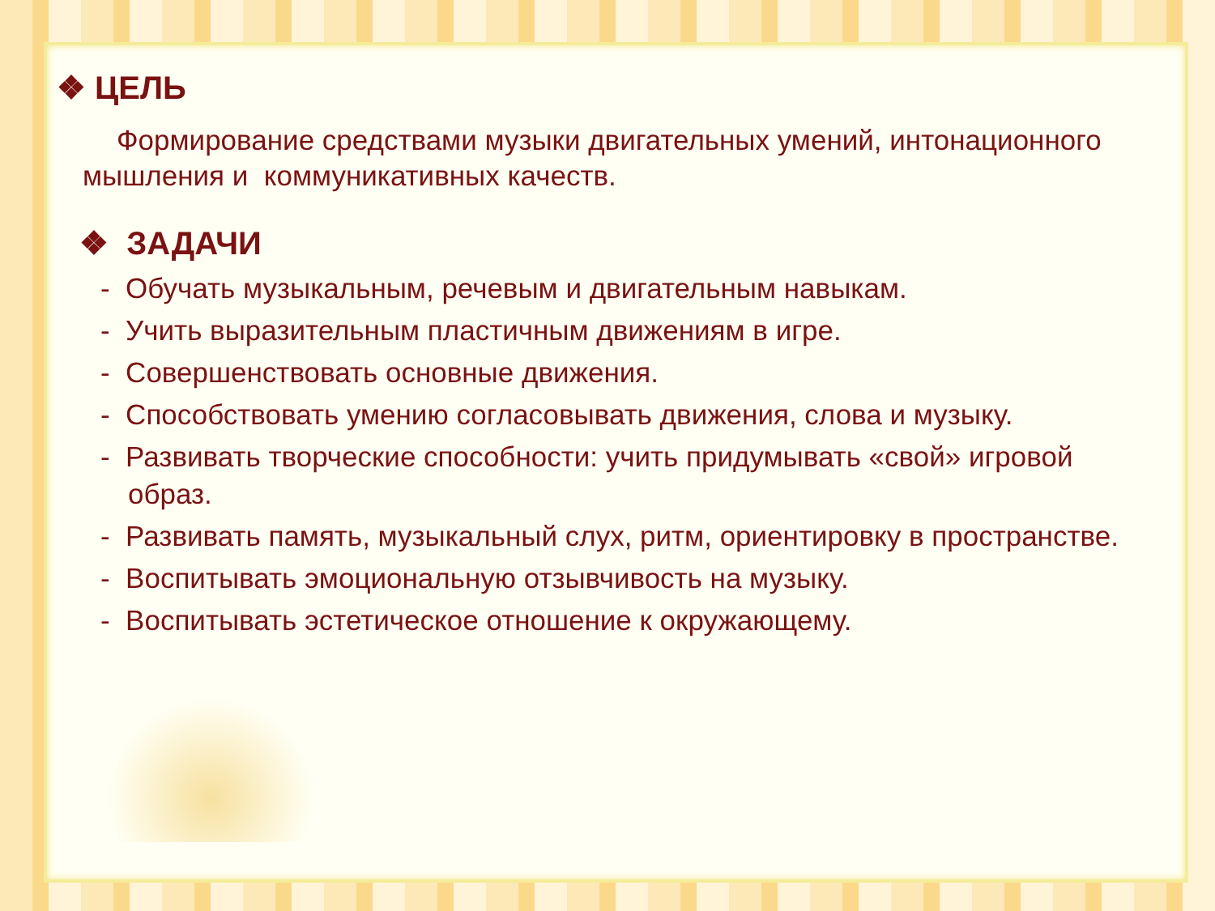❖ ЦЕЛЬ
Формирование средствами музыки двигательных умений, интонационного мышления и коммуникативных качеств.
❖ ЗАДАЧИ
- Обучать музыкальным, речевым и двигательным навыкам.
- Учить выразительным пластичным движениям в игре.
- Совершенствовать основные движения.
- Способствовать умению согласовывать движения, слова и музыку.
- Развивать творческие способности: учить придумывать «свой» игровой образ.
- Развивать память, музыкальный слух, ритм, ориентировку в пространстве.
- Воспитывать эмоциональную отзывчивость на музыку.
- Воспитывать эстетическое отношение к окружающему.